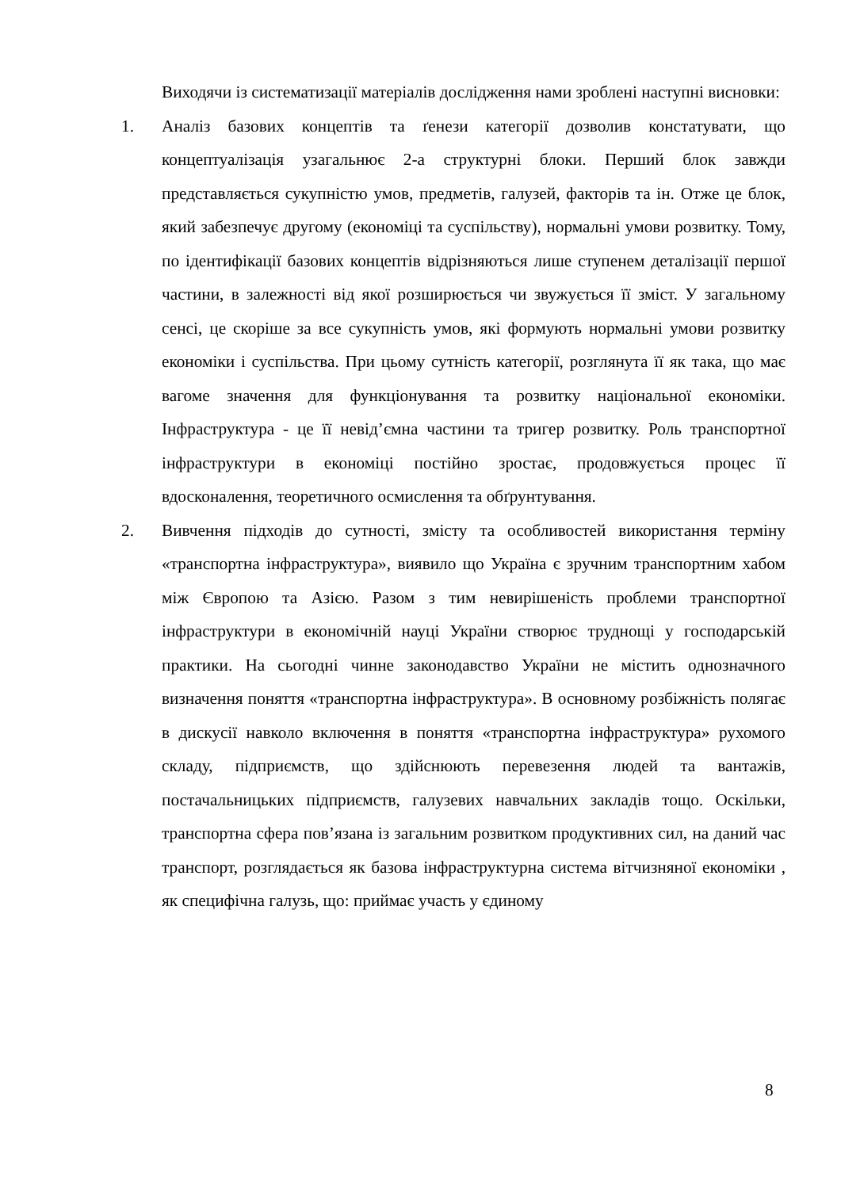Виходячи із систематизації матеріалів дослідження нами зроблені наступні висновки:
1. Аналіз базових концептів та ґенези категорії дозволив констатувати, що концептуалізація узагальнює 2-а структурні блоки. Перший блок завжди представляється сукупністю умов, предметів, галузей, факторів та ін. Отже це блок, який забезпечує другому (економіці та суспільству), нормальні умови розвитку. Тому, по ідентифікації базових концептів відрізняються лише ступенем деталізації першої частини, в залежності від якої розширюється чи звужується її зміст. У загальному сенсі, це скоріше за все сукупність умов, які формують нормальні умови розвитку економіки і суспільства. При цьому сутність категорії, розглянута її як така, що має вагоме значення для функціонування та розвитку національної економіки. Інфраструктура - це її невід’ємна частини та тригер розвитку. Роль транспортної інфраструктури в економіці постійно зростає, продовжується процес її вдосконалення, теоретичного осмислення та обґрунтування.
2. Вивчення підходів до сутності, змісту та особливостей використання терміну «транспортна інфраструктура», виявило що Україна є зручним транспортним хабом між Європою та Азією. Разом з тим невирішеність проблеми транспортної інфраструктури в економічній науці України створює труднощі у господарській практики. На сьогодні чинне законодавство України не містить однозначного визначення поняття «транспортна інфраструктура». В основному розбіжність полягає в дискусії навколо включення в поняття «транспортна інфраструктура» рухомого складу, підприємств, що здійснюють перевезення людей та вантажів, постачальницьких підприємств, галузевих навчальних закладів тощо. Оскільки, транспортна сфера пов’язана із загальним розвитком продуктивних сил, на даний час транспорт, розглядається як базова інфраструктурна система вітчизняної економіки , як специфічна галузь, що: приймає участь у єдиному
8